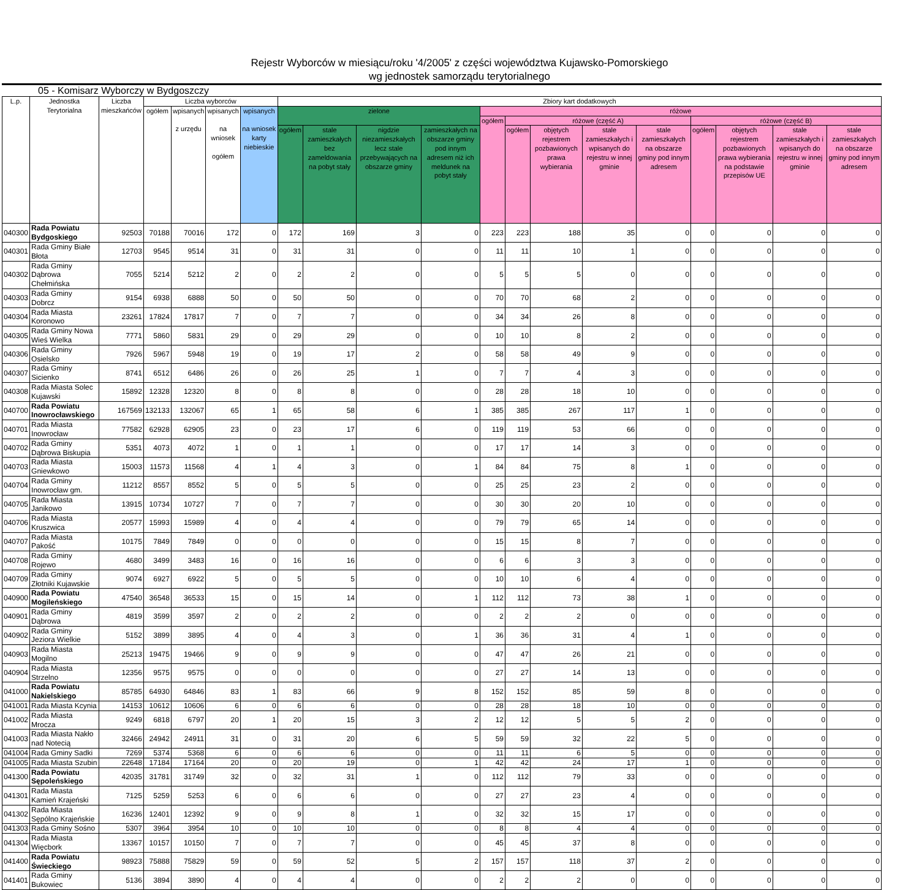Rejestr Wyborców w miesiącu/roku '4/2005' z części województwa Kujawsko-Pomorskiego
wg jednostek samorządu terytorialnego
05 - Komisarz Wyborczy w Bydgoszczy
| L.p. | Jednostka Terytorialna | Liczba mieszkańców | Liczba wyborców | | | | Zbiory kart dodatkowych | | | | | | | | | | | | |
| --- | --- | --- | --- | --- | --- | --- | --- | --- | --- | --- | --- | --- | --- | --- | --- | --- | --- | --- | --- |
| | | | ogółem | wpisanych z urzędu | wpisanych na wniosek ogółem | wpisanych na wniosek karty niebieskie | zielone | | | | różowe | | | | | | | | |
| | | | | | | | | | | | ogółem | różowe (część A) | | | | różowe (część B) | | | |
| | | | | | | | ogółem | stale zamieszkałych bez zameldowania na pobyt stały | nigdzie niezamieszkałych lecz stale przebywających na obszarze gminy | zamieszkałych na obszarze gminy pod innym adresem niż ich meldunek na pobyt stały | | ogółem | objętych rejestrem pozbawionych prawa wybierania | stale zamieszkałych i wpisanych do rejestru w innej gminie | stale zamieszkałych na obszarze gminy pod innym adresem | ogółem | objętych rejestrem pozbawionych prawa wybierania na podstawie przepisów UE | stale zamieszkałych i wpisanych do rejestru w innej gminie | stale zamieszkałych na obszarze gminy pod innym adresem |
| 040300 | Rada Powiatu Bydgoskiego | 92503 | 70188 | 70016 | 172 | 0 | 172 | 169 | 3 | 0 | 223 | 223 | 188 | 35 | 0 | 0 | 0 | 0 | 0 |
| 040301 | Rada Gminy Białe Błota | 12703 | 9545 | 9514 | 31 | 0 | 31 | 31 | 0 | 0 | 11 | 11 | 10 | 1 | 0 | 0 | 0 | 0 | 0 |
| 040302 | Rada Gminy Dąbrowa Chełmińska | 7055 | 5214 | 5212 | 2 | 0 | 2 | 2 | 0 | 0 | 5 | 5 | 5 | 0 | 0 | 0 | 0 | 0 | 0 |
| 040303 | Rada Gminy Dobrcz | 9154 | 6938 | 6888 | 50 | 0 | 50 | 50 | 0 | 0 | 70 | 70 | 68 | 2 | 0 | 0 | 0 | 0 | 0 |
| 040304 | Rada Miasta Koronowo | 23261 | 17824 | 17817 | 7 | 0 | 7 | 7 | 0 | 0 | 34 | 34 | 26 | 8 | 0 | 0 | 0 | 0 | 0 |
| 040305 | Rada Gminy Nowa Wieś Wielka | 7771 | 5860 | 5831 | 29 | 0 | 29 | 29 | 0 | 0 | 10 | 10 | 8 | 2 | 0 | 0 | 0 | 0 | 0 |
| 040306 | Rada Gminy Osielsko | 7926 | 5967 | 5948 | 19 | 0 | 19 | 17 | 2 | 0 | 58 | 58 | 49 | 9 | 0 | 0 | 0 | 0 | 0 |
| 040307 | Rada Gminy Sicienko | 8741 | 6512 | 6486 | 26 | 0 | 26 | 25 | 1 | 0 | 7 | 7 | 4 | 3 | 0 | 0 | 0 | 0 | 0 |
| 040308 | Rada Miasta Solec Kujawski | 15892 | 12328 | 12320 | 8 | 0 | 8 | 8 | 0 | 0 | 28 | 28 | 18 | 10 | 0 | 0 | 0 | 0 | 0 |
| 040700 | Rada Powiatu Inowrocławskiego | 167569 | 132133 | 132067 | 65 | 1 | 65 | 58 | 6 | 1 | 385 | 385 | 267 | 117 | 1 | 0 | 0 | 0 | 0 |
| 040701 | Rada Miasta Inowrocław | 77582 | 62928 | 62905 | 23 | 0 | 23 | 17 | 6 | 0 | 119 | 119 | 53 | 66 | 0 | 0 | 0 | 0 | 0 |
| 040702 | Rada Gminy Dąbrowa Biskupia | 5351 | 4073 | 4072 | 1 | 0 | 1 | 1 | 0 | 0 | 17 | 17 | 14 | 3 | 0 | 0 | 0 | 0 | 0 |
| 040703 | Rada Miasta Gniewkowo | 15003 | 11573 | 11568 | 4 | 1 | 4 | 3 | 0 | 1 | 84 | 84 | 75 | 8 | 1 | 0 | 0 | 0 | 0 |
| 040704 | Rada Gminy Inowrocław gm. | 11212 | 8557 | 8552 | 5 | 0 | 5 | 5 | 0 | 0 | 25 | 25 | 23 | 2 | 0 | 0 | 0 | 0 | 0 |
| 040705 | Rada Miasta Janikowo | 13915 | 10734 | 10727 | 7 | 0 | 7 | 7 | 0 | 0 | 30 | 30 | 20 | 10 | 0 | 0 | 0 | 0 | 0 |
| 040706 | Rada Miasta Kruszwica | 20577 | 15993 | 15989 | 4 | 0 | 4 | 4 | 0 | 0 | 79 | 79 | 65 | 14 | 0 | 0 | 0 | 0 | 0 |
| 040707 | Rada Miasta Pakość | 10175 | 7849 | 7849 | 0 | 0 | 0 | 0 | 0 | 0 | 15 | 15 | 8 | 7 | 0 | 0 | 0 | 0 | 0 |
| 040708 | Rada Gminy Rojewo | 4680 | 3499 | 3483 | 16 | 0 | 16 | 16 | 0 | 0 | 6 | 6 | 3 | 3 | 0 | 0 | 0 | 0 | 0 |
| 040709 | Rada Gminy Złotniki Kujawskie | 9074 | 6927 | 6922 | 5 | 0 | 5 | 5 | 0 | 0 | 10 | 10 | 6 | 4 | 0 | 0 | 0 | 0 | 0 |
| 040900 | Rada Powiatu Mogileńskiego | 47540 | 36548 | 36533 | 15 | 0 | 15 | 14 | 0 | 1 | 112 | 112 | 73 | 38 | 1 | 0 | 0 | 0 | 0 |
| 040901 | Rada Gminy Dąbrowa | 4819 | 3599 | 3597 | 2 | 0 | 2 | 2 | 0 | 0 | 2 | 2 | 2 | 0 | 0 | 0 | 0 | 0 | 0 |
| 040902 | Rada Gminy Jeziora Wielkie | 5152 | 3899 | 3895 | 4 | 0 | 4 | 3 | 0 | 1 | 36 | 36 | 31 | 4 | 1 | 0 | 0 | 0 | 0 |
| 040903 | Rada Miasta Mogilno | 25213 | 19475 | 19466 | 9 | 0 | 9 | 9 | 0 | 0 | 47 | 47 | 26 | 21 | 0 | 0 | 0 | 0 | 0 |
| 040904 | Rada Miasta Strzelno | 12356 | 9575 | 9575 | 0 | 0 | 0 | 0 | 0 | 0 | 27 | 27 | 14 | 13 | 0 | 0 | 0 | 0 | 0 |
| 041000 | Rada Powiatu Nakielskiego | 85785 | 64930 | 64846 | 83 | 1 | 83 | 66 | 9 | 8 | 152 | 152 | 85 | 59 | 8 | 0 | 0 | 0 | 0 |
| 041001 | Rada Miasta Kcynia | 14153 | 10612 | 10606 | 6 | 0 | 6 | 6 | 0 | 0 | 28 | 28 | 18 | 10 | 0 | 0 | 0 | 0 | 0 |
| 041002 | Rada Miasta Mrocza | 9249 | 6818 | 6797 | 20 | 1 | 20 | 15 | 3 | 2 | 12 | 12 | 5 | 5 | 2 | 0 | 0 | 0 | 0 |
| 041003 | Rada Miasta Nakło nad Notecią | 32466 | 24942 | 24911 | 31 | 0 | 31 | 20 | 6 | 5 | 59 | 59 | 32 | 22 | 5 | 0 | 0 | 0 | 0 |
| 041004 | Rada Gminy Sadki | 7269 | 5374 | 5368 | 6 | 0 | 6 | 6 | 0 | 0 | 11 | 11 | 6 | 5 | 0 | 0 | 0 | 0 | 0 |
| 041005 | Rada Miasta Szubin | 22648 | 17184 | 17164 | 20 | 0 | 20 | 19 | 0 | 1 | 42 | 42 | 24 | 17 | 1 | 0 | 0 | 0 | 0 |
| 041300 | Rada Powiatu Sępoleńskiego | 42035 | 31781 | 31749 | 32 | 0 | 32 | 31 | 1 | 0 | 112 | 112 | 79 | 33 | 0 | 0 | 0 | 0 | 0 |
| 041301 | Rada Miasta Kamień Krajeński | 7125 | 5259 | 5253 | 6 | 0 | 6 | 6 | 0 | 0 | 27 | 27 | 23 | 4 | 0 | 0 | 0 | 0 | 0 |
| 041302 | Rada Miasta Sępólno Krajeńskie | 16236 | 12401 | 12392 | 9 | 0 | 9 | 8 | 1 | 0 | 32 | 32 | 15 | 17 | 0 | 0 | 0 | 0 | 0 |
| 041303 | Rada Gminy Sośno | 5307 | 3964 | 3954 | 10 | 0 | 10 | 10 | 0 | 0 | 8 | 8 | 4 | 4 | 0 | 0 | 0 | 0 | 0 |
| 041304 | Rada Miasta Więcbork | 13367 | 10157 | 10150 | 7 | 0 | 7 | 7 | 0 | 0 | 45 | 45 | 37 | 8 | 0 | 0 | 0 | 0 | 0 |
| 041400 | Rada Powiatu Świeckiego | 98923 | 75888 | 75829 | 59 | 0 | 59 | 52 | 5 | 2 | 157 | 157 | 118 | 37 | 2 | 0 | 0 | 0 | 0 |
| 041401 | Rada Gminy Bukowiec | 5136 | 3894 | 3890 | 4 | 0 | 4 | 4 | 0 | 0 | 2 | 2 | 2 | 0 | 0 | 0 | 0 | 0 | 0 |